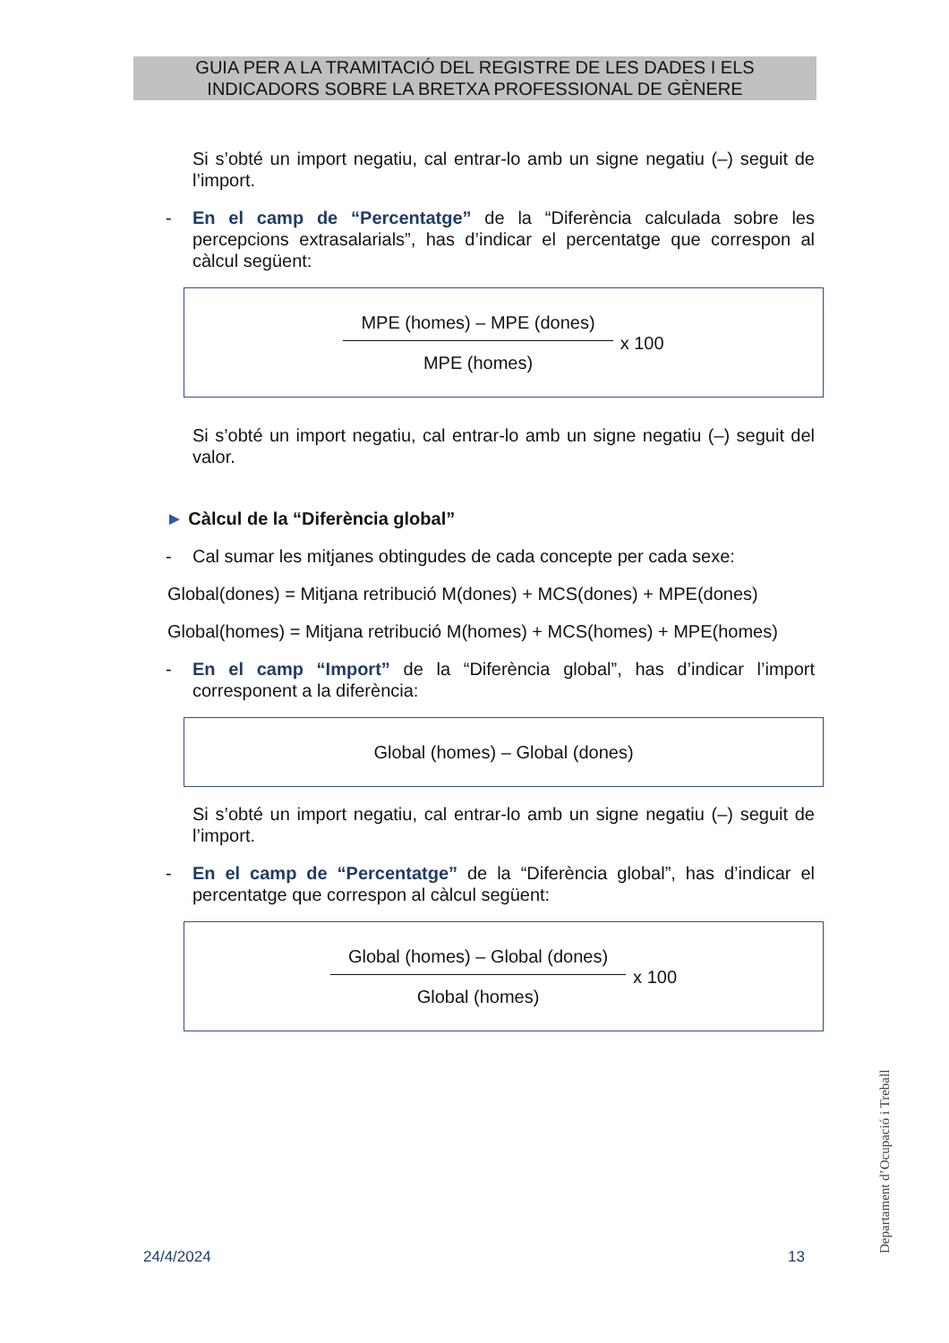GUIA PER A LA TRAMITACIÓ DEL REGISTRE DE LES DADES I ELS
INDICADORS SOBRE LA BRETXA PROFESSIONAL DE GÈNERE
Si s’obté un import negatiu, cal entrar-lo amb un signe negatiu (–) seguit de l’import.
- En el camp de “Percentatge” de la “Diferència calculada sobre les percepcions extrasalarials”, has d’indicar el percentatge que correspon al càlcul següent:
MPE (homes) – MPE (dones)
MPE (homes)
x 100
Si s’obté un import negatiu, cal entrar-lo amb un signe negatiu (–) seguit del valor.
► Càlcul de la “Diferència global”
- Cal sumar les mitjanes obtingudes de cada concepte per cada sexe:
Global(dones) = Mitjana retribució M(dones) + MCS(dones) + MPE(dones)
Global(homes) = Mitjana retribució M(homes) + MCS(homes) + MPE(homes)
- En el camp “Import” de la “Diferència global”, has d’indicar l’import corresponent a la diferència:
Global (homes) – Global (dones)
Si s’obté un import negatiu, cal entrar-lo amb un signe negatiu (–) seguit de l’import.
- En el camp de “Percentatge” de la “Diferència global”, has d’indicar el percentatge que correspon al càlcul següent:
Global (homes) – Global (dones)
Global (homes)
x 100
Departament d’Ocupació i Treball
24/4/2024 13